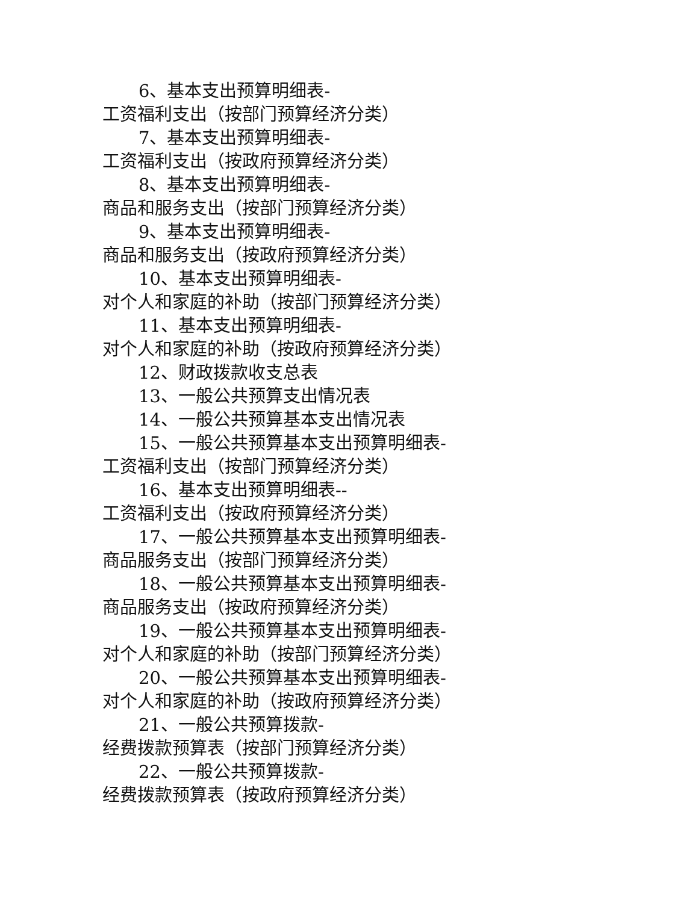6、基本支出预算明细表-
工资福利支出（按部门预算经济分类）
7、基本支出预算明细表-
工资福利支出（按政府预算经济分类）
8、基本支出预算明细表-
商品和服务支出（按部门预算经济分类）
9、基本支出预算明细表-
商品和服务支出（按政府预算经济分类）
10、基本支出预算明细表-
对个人和家庭的补助（按部门预算经济分类）
11、基本支出预算明细表-
对个人和家庭的补助（按政府预算经济分类）
12、财政拨款收支总表
13、一般公共预算支出情况表
14、一般公共预算基本支出情况表
15、一般公共预算基本支出预算明细表-
工资福利支出（按部门预算经济分类）
16、基本支出预算明细表--
工资福利支出（按政府预算经济分类）
17、一般公共预算基本支出预算明细表-
商品服务支出（按部门预算经济分类）
18、一般公共预算基本支出预算明细表-
商品服务支出（按政府预算经济分类）
19、一般公共预算基本支出预算明细表-
对个人和家庭的补助（按部门预算经济分类）
20、一般公共预算基本支出预算明细表-
对个人和家庭的补助（按政府预算经济分类）
21、一般公共预算拨款-
经费拨款预算表（按部门预算经济分类）
22、一般公共预算拨款-
经费拨款预算表（按政府预算经济分类）